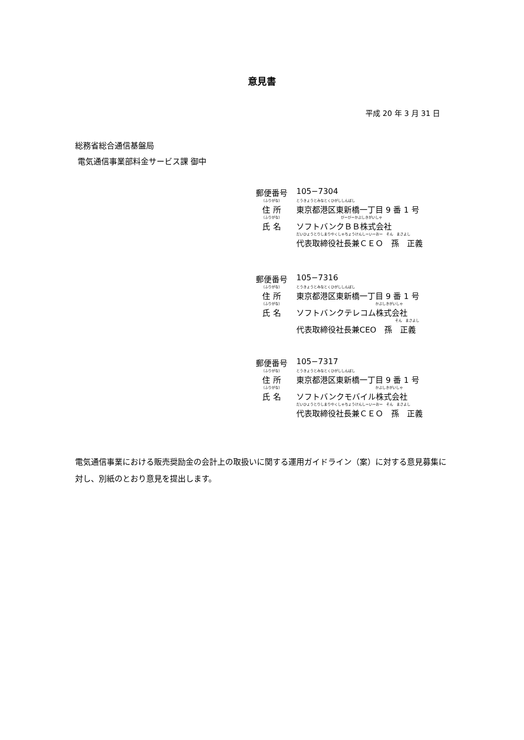意見書
平成 20 年 3 月 31 日
総務省総合通信基盤局
電気通信事業部料金サービス課 御中
郵便番号 105−7304
（ふりがな） とうきょうとみなとくひがししんばし
住 所 東京都港区東新橋一丁目 9 番 1 号
（ふりがな） びーびーかぶしきがいしゃ
氏 名 ソフトバンクＢＢ株式会社
だいひょうとりしまりやくしゃちょうけんしーいーおー　そん　まさよし
代表取締役社長兼ＣＥＯ　孫　正義
郵便番号 105−7316
（ふりがな） とうきょうとみなとくひがししんばし
住 所 東京都港区東新橋一丁目 9 番 1 号
（ふりがな） かぶしきがいしゃ
氏 名 ソフトバンクテレコム株式会社
そん　まさよし
代表取締役社長兼CEO　孫　正義
郵便番号 105−7317
（ふりがな） とうきょうとみなとくひがししんばし
住 所 東京都港区東新橋一丁目 9 番 1 号
（ふりがな） かぶしきがいしゃ
氏 名 ソフトバンクモバイル株式会社
だいひょうとりしまりやくしゃちょうけんしーいーおー　そん　まさよし
代表取締役社長兼ＣＥＯ　孫　正義
電気通信事業における販売奨励金の会計上の取扱いに関する運用ガイドライン（案）に対する意見募集に対し、別紙のとおり意見を提出します。